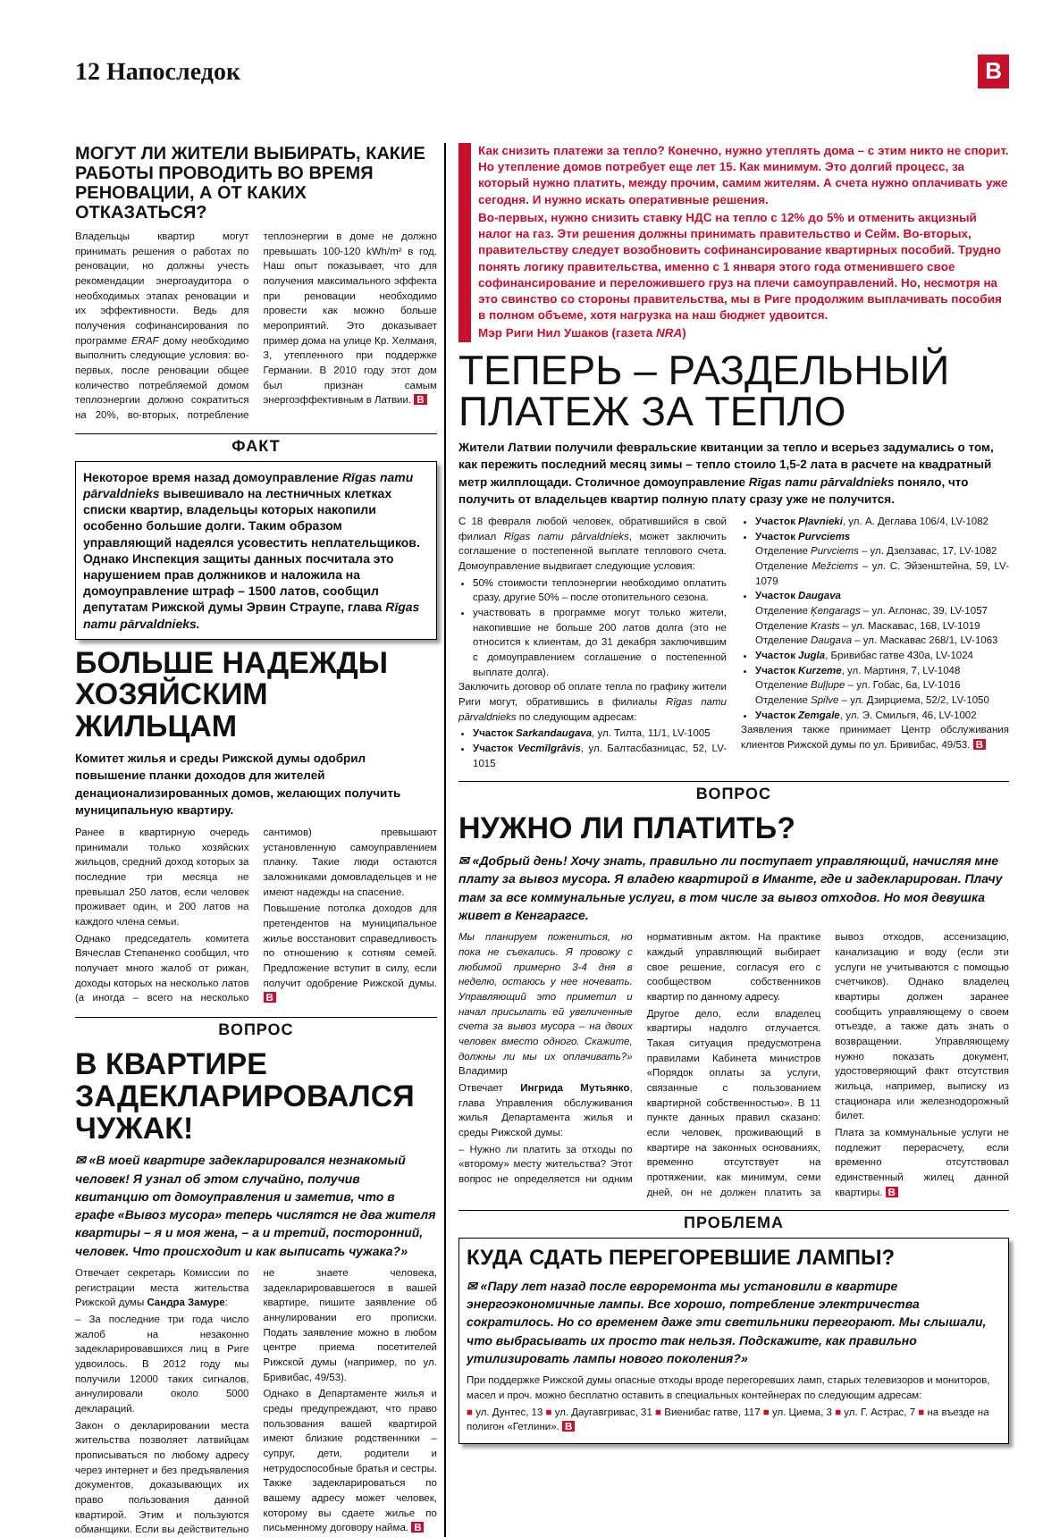12 Напоследок В
МОГУТ ЛИ ЖИТЕЛИ ВЫБИРАТЬ, КАКИЕ РАБОТЫ ПРОВОДИТЬ ВО ВРЕМЯ РЕНОВАЦИИ, А ОТ КАКИХ ОТКАЗАТЬСЯ?
Владельцы квартир могут принимать решения о работах по реновации, но должны учесть рекомендации энергоаудитора о необходимых этапах реновации и их эффективности. Ведь для получения софинансирования по программе ERAF дому необходимо выполнить следующие условия: во-первых, после реновации общее количество потребляемой домом теплоэнергии должно сократиться на 20%, во-вторых, потребление теплоэнергии в доме не должно превышать 100-120 kWh/m² в год. Наш опыт показывает, что для получения максимального эффекта при реновации необходимо провести как можно больше мероприятий. Это доказывает пример дома на улице Кр. Хелманя, 3, утепленного при поддержке Германии. В 2010 году этот дом был признан самым энергоэффективным в Латвии. В
ФАКТ
Некоторое время назад домоуправление Rīgas namu pārvaldnieks вывешивало на лестничных клетках списки квартир, владельцы которых накопили особенно большие долги. Таким образом управляющий надеялся усовестить неплательщиков. Однако Инспекция защиты данных посчитала это нарушением прав должников и наложила на домоуправление штраф – 1500 латов, сообщил депутатам Рижской думы Эрвин Страупе, глава Rīgas namu pārvaldnieks.
БОЛЬШЕ НАДЕЖДЫ ХОЗЯЙСКИМ ЖИЛЬЦАМ
Комитет жилья и среды Рижской думы одобрил повышение планки доходов для жителей денационализированных домов, желающих получить муниципальную квартиру.
Ранее в квартирную очередь принимали только хозяйских жильцов, средний доход которых за последние три месяца не превышал 250 латов, если человек проживает один, и 200 латов на каждого члена семьи.
Однако председатель комитета Вячеслав Степаненко сообщил, что получает много жалоб от рижан, доходы которых на несколько латов (а иногда – всего на несколько сантимов) превышают установленную самоуправлением планку. Такие люди остаются заложниками домовладельцев и не имеют надежды на спасение.
Повышение потолка доходов для претендентов на муниципальное жилье восстановит справедливость по отношению к сотням семей. Предложение вступит в силу, если получит одобрение Рижской думы. В
ВОПРОС
В КВАРТИРЕ ЗАДЕКЛАРИРОВАЛСЯ ЧУЖАК!
✉ «В моей квартире задекларировался незнакомый человек! Я узнал об этом случайно, получив квитанцию от домоуправления и заметив, что в графе «Вывоз мусора» теперь числятся не два жителя квартиры – я и моя жена, – а и третий, посторонний, человек. Что происходит и как выписать чужака?»
Отвечает секретарь Комиссии по регистрации места жительства Рижской думы Сандра Замуре:
– За последние три года число жалоб на незаконно задекларировавшихся лиц в Риге удвоилось. В 2012 году мы получили 12000 таких сигналов, аннулировали около 5000 деклараций.
Закон о декларировании места жительства позволяет латвийцам прописываться по любому адресу через интернет и без предъявления документов, доказывающих их право пользования данной квартирой. Этим и пользуются обманщики. Если вы действительно не знаете человека, задекларировавшегося в вашей квартире, пишите заявление об аннулировании его прописки. Подать заявление можно в любом центре приема посетителей Рижской думы (например, по ул. Бривибас, 49/53).
Однако в Департаменте жилья и среды предупреждают, что право пользования вашей квартирой имеют близкие родственники – супруг, дети, родители и нетрудоспособные братья и сестры. Также задекларироваться по вашему адресу может человек, которому вы сдаете жилье по письменному договору найма. В
Как снизить платежи за тепло? Конечно, нужно утеплять дома – с этим никто не спорит. Но утепление домов потребует еще лет 15. Как минимум. Это долгий процесс, за который нужно платить, между прочим, самим жителям. А счета нужно оплачивать уже сегодня. И нужно искать оперативные решения.
Во-первых, нужно снизить ставку НДС на тепло с 12% до 5% и отменить акцизный налог на газ. Эти решения должны принимать правительство и Сейм. Во-вторых, правительству следует возобновить софинансирование квартирных пособий. Трудно понять логику правительства, именно с 1 января этого года отменившего свое софинансирование и переложившего груз на плечи самоуправлений. Но, несмотря на это свинство со стороны правительства, мы в Риге продолжим выплачивать пособия в полном объеме, хотя нагрузка на наш бюджет удвоится.
Мэр Риги Нил Ушаков (газета NRA)
ТЕПЕРЬ – РАЗДЕЛЬНЫЙ ПЛАТЕЖ ЗА ТЕПЛО
Жители Латвии получили февральские квитанции за тепло и всерьез задумались о том, как пережить последний месяц зимы – тепло стоило 1,5-2 лата в расчете на квадратный метр жилплощади. Столичное домоуправление Rīgas namu pārvaldnieks поняло, что получить от владельцев квартир полную плату сразу уже не получится.
С 18 февраля любой человек, обратившийся в свой филиал Rīgas namu pārvaldnieks, может заключить соглашение о постепенной выплате теплового счета. Домоуправление выдвигает следующие условия:
50% стоимости теплоэнергии необходимо оплатить сразу, другие 50% – после отопительного сезона.
участвовать в программе могут только жители, накопившие не больше 200 латов долга (это не относится к клиентам, до 31 декабря заключившим с домоуправлением соглашение о постепенной выплате долга).
Заключить договор об оплате тепла по графику жители Риги могут, обратившись в филиалы Rīgas namu pārvaldnieks по следующим адресам:
Участок Sarkandaugava, ул. Тилта, 11/1, LV-1005
Участок Vecmīlgrāvis, ул. Балтасбазницас, 52, LV-1015
Участок Pļavnieki, ул. А. Деглава 106/4, LV-1082
Участок Purvciems
Отделение Purvciems – ул. Дзелзавас, 17, LV-1082
Отделение Mežciems – ул. С. Эйзенштейна, 59, LV-1079
Участок Daugava
Отделение Ķengarags – ул. Аглонас, 39, LV-1057
Отделение Krasts – ул. Маскавас, 168, LV-1019
Отделение Daugava – ул. Маскавас 268/1, LV-1063
Участок Jugla, Бривибас гатве 430а, LV-1024
Участок Kurzeme, ул. Мартиня, 7, LV-1048
Отделение Buļļupe – ул. Гобас, 6а, LV-1016
Отделение Spilve – ул. Дзирциема, 52/2, LV-1050
Участок Zemgale, ул. Э. Смильгя, 46, LV-1002
Заявления также принимает Центр обслуживания клиентов Рижской думы по ул. Бривибас, 49/53. В
ВОПРОС
НУЖНО ЛИ ПЛАТИТЬ?
✉ «Добрый день! Хочу знать, правильно ли поступает управляющий, начисляя мне плату за вывоз мусора. Я владею квартирой в Иманте, где и задекларирован. Плачу там за все коммунальные услуги, в том числе за вывоз отходов. Но моя девушка живет в Кенгарагсе.
Мы планируем пожениться, но пока не съехались. Я провожу с любимой примерно 3-4 дня в неделю, остаюсь у нее ночевать. Управляющий это приметил и начал присылать ей увеличенные счета за вывоз мусора – на двоих человек вместо одного. Скажите, должны ли мы их оплачивать?» Владимир
Отвечает Ингрида Мутьянко, глава Управления обслуживания жилья Департамента жилья и среды Рижской думы:
– Нужно ли платить за отходы по «второму» месту жительства? Этот вопрос не определяется ни одним нормативным актом. На практике каждый управляющий выбирает свое решение, согласуя его с сообществом собственников квартир по данному адресу.
Другое дело, если владелец квартиры надолго отлучается. Такая ситуация предусмотрена правилами Кабинета министров «Порядок оплаты за услуги, связанные с пользованием квартирной собственностью». В 11 пункте данных правил сказано: если человек, проживающий в квартире на законных основаниях, временно отсутствует на протяжении, как минимум, семи дней, он не должен платить за вывоз отходов, ассенизацию, канализацию и воду (если эти услуги не учитываются с помощью счетчиков). Однако владелец квартиры должен заранее сообщить управляющему о своем отъезде, а также дать знать о возвращении. Управляющему нужно показать документ, удостоверяющий факт отсутствия жильца, например, выписку из стационара или железнодорожный билет.
Плата за коммунальные услуги не подлежит перерасчету, если временно отсутствовал единственный жилец данной квартиры. В
ПРОБЛЕМА
КУДА СДАТЬ ПЕРЕГОРЕВШИЕ ЛАМПЫ?
✉ «Пару лет назад после евроремонта мы установили в квартире энергоэкономичные лампы. Все хорошо, потребление электричества сократилось. Но со временем даже эти светильники перегорают. Мы слышали, что выбрасывать их просто так нельзя. Подскажите, как правильно утилизировать лампы нового поколения?»
При поддержке Рижской думы опасные отходы вроде перегоревших ламп, старых телевизоров и мониторов, масел и проч. можно бесплатно оставить в специальных контейнерах по следующим адресам:
■ ул. Дунтес, 13 ■ ул. Даугавгривас, 31 ■ Виенибас гатве, 117 ■ ул. Циема, 3 ■ ул. Г. Астрас, 7 ■ на въезде на полигон «Гетлини». В